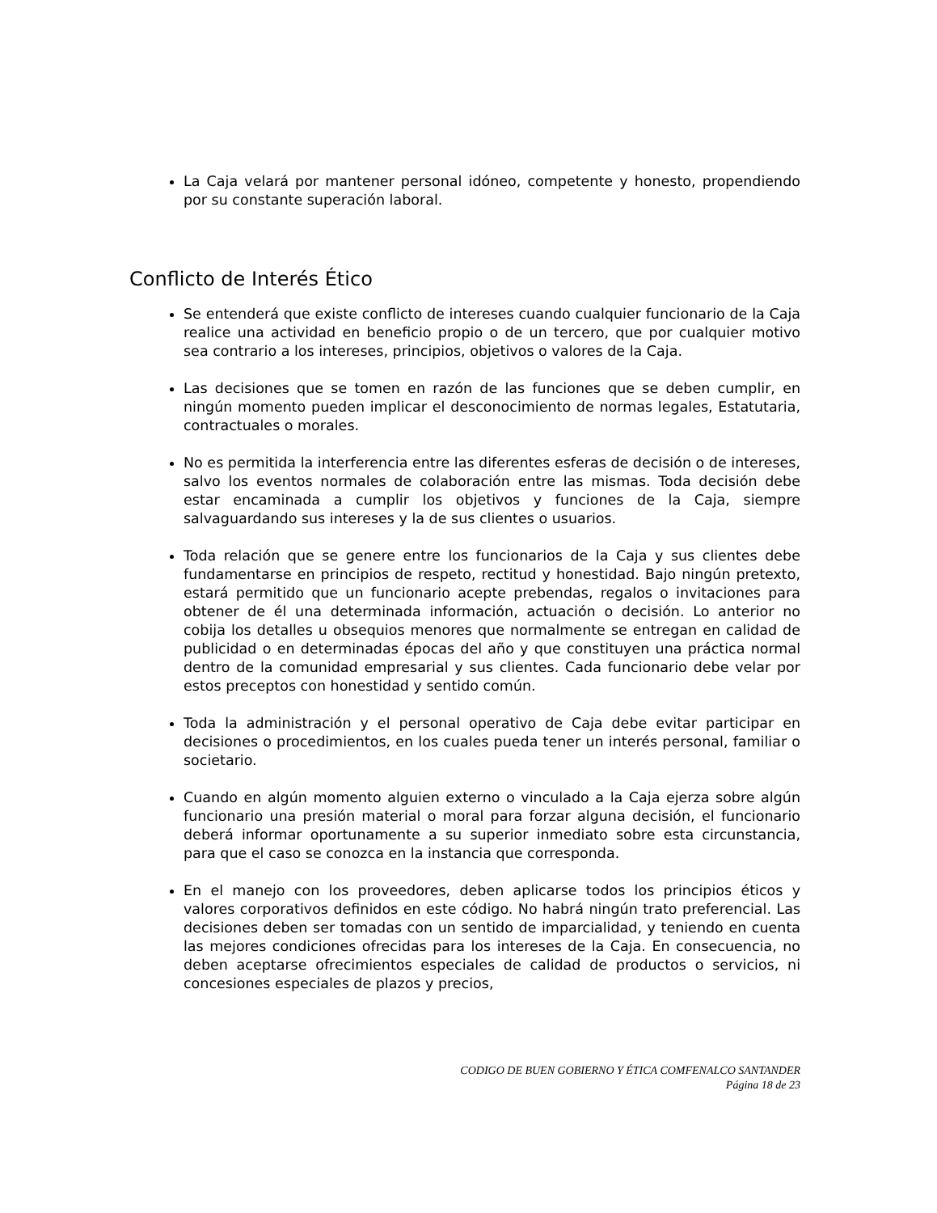La Caja velará por mantener personal idóneo, competente y honesto, propendiendo por su constante superación laboral.
Conflicto de Interés Ético
Se entenderá que existe conflicto de intereses cuando cualquier funcionario de la Caja realice una actividad en beneficio propio o de un tercero, que por cualquier motivo sea contrario a los intereses, principios, objetivos o valores de la Caja.
Las decisiones que se tomen en razón de las funciones que se deben cumplir, en ningún momento pueden implicar el desconocimiento de normas legales, Estatutaria, contractuales o morales.
No es permitida la interferencia entre las diferentes esferas de decisión o de intereses, salvo los eventos normales de colaboración entre las mismas. Toda decisión debe estar encaminada a cumplir los objetivos y funciones de la Caja, siempre salvaguardando sus intereses y la de sus clientes o usuarios.
Toda relación que se genere entre los funcionarios de la Caja y sus clientes debe fundamentarse en principios de respeto, rectitud y honestidad. Bajo ningún pretexto, estará permitido que un funcionario acepte prebendas, regalos o invitaciones para obtener de él una determinada información, actuación o decisión. Lo anterior no cobija los detalles u obsequios menores que normalmente se entregan en calidad de publicidad o en determinadas épocas del año y que constituyen una práctica normal dentro de la comunidad empresarial y sus clientes. Cada funcionario debe velar por estos preceptos con honestidad y sentido común.
Toda la administración y el personal operativo de Caja debe evitar participar en decisiones o procedimientos, en los cuales pueda tener un interés personal, familiar o societario.
Cuando en algún momento alguien externo o vinculado a la Caja ejerza sobre algún funcionario una presión material o moral para forzar alguna decisión, el funcionario deberá informar oportunamente a su superior inmediato sobre esta circunstancia, para que el caso se conozca en la instancia que corresponda.
En el manejo con los proveedores, deben aplicarse todos los principios éticos y valores corporativos definidos en este código. No habrá ningún trato preferencial. Las decisiones deben ser tomadas con un sentido de imparcialidad, y teniendo en cuenta las mejores condiciones ofrecidas para los intereses de la Caja. En consecuencia, no deben aceptarse ofrecimientos especiales de calidad de productos o servicios, ni concesiones especiales de plazos y precios,
CODIGO DE BUEN GOBIERNO Y ÉTICA COMFENALCO SANTANDER
Página 18 de 23